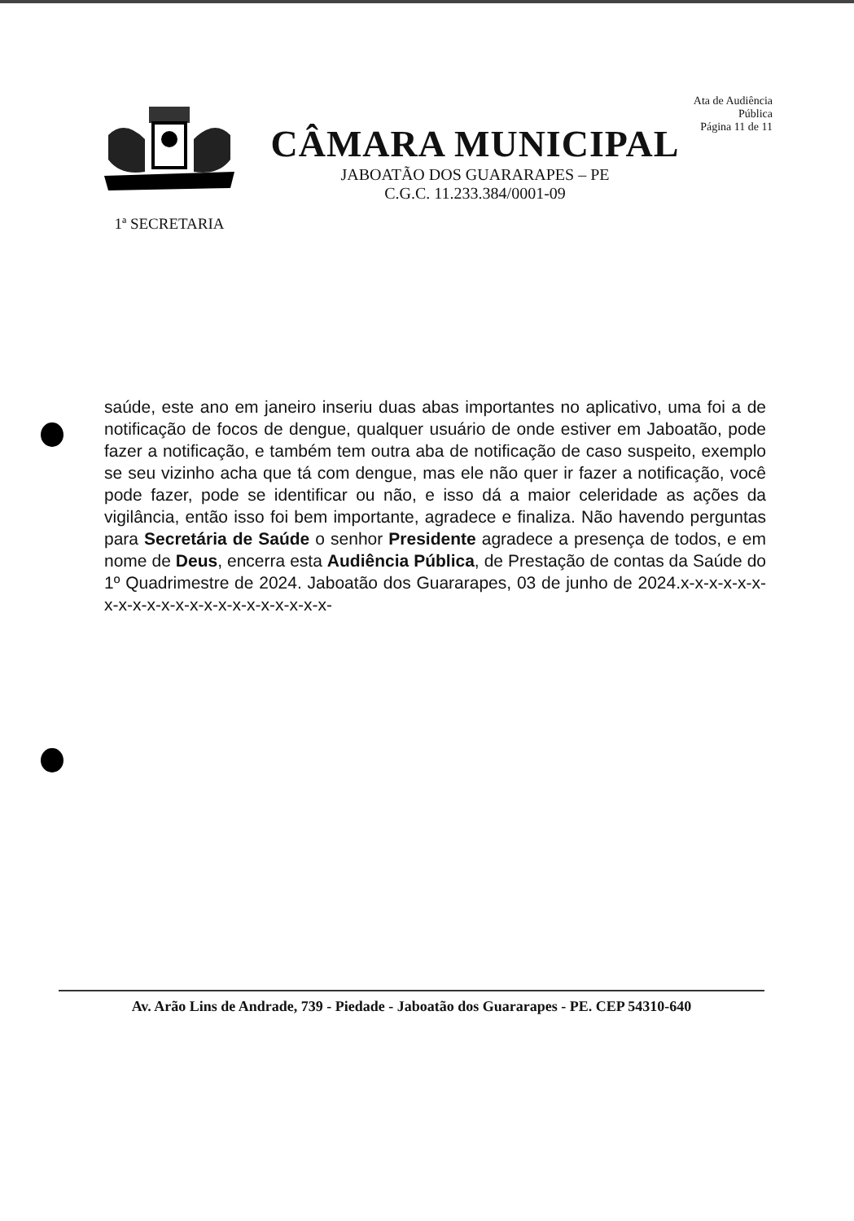1ª SECRETARIA
CÂMARA MUNICIPAL
JABOATÃO DOS GUARARAPES – PE
C.G.C. 11.233.384/0001-09
Ata de Audiência Pública
Página 11 de 11
saúde, este ano em janeiro inseriu duas abas importantes no aplicativo, uma foi a de notificação de focos de dengue, qualquer usuário de onde estiver em Jaboatão, pode fazer a notificação, e também tem outra aba de notificação de caso suspeito, exemplo se seu vizinho acha que tá com dengue, mas ele não quer ir fazer a notificação, você pode fazer, pode se identificar ou não, e isso dá a maior celeridade as ações da vigilância, então isso foi bem importante, agradece e finaliza. Não havendo perguntas para Secretária de Saúde o senhor Presidente agradece a presença de todos, e em nome de Deus, encerra esta Audiência Pública, de Prestação de contas da Saúde do 1º Quadrimestre de 2024. Jaboatão dos Guararapes, 03 de junho de 2024.x-x-x-x-x-x-x-x-x-x-x-x-x-x-x-x-x-x-x-x-x-x-
Av. Arão Lins de Andrade, 739 - Piedade - Jaboatão dos Guararapes - PE. CEP 54310-640